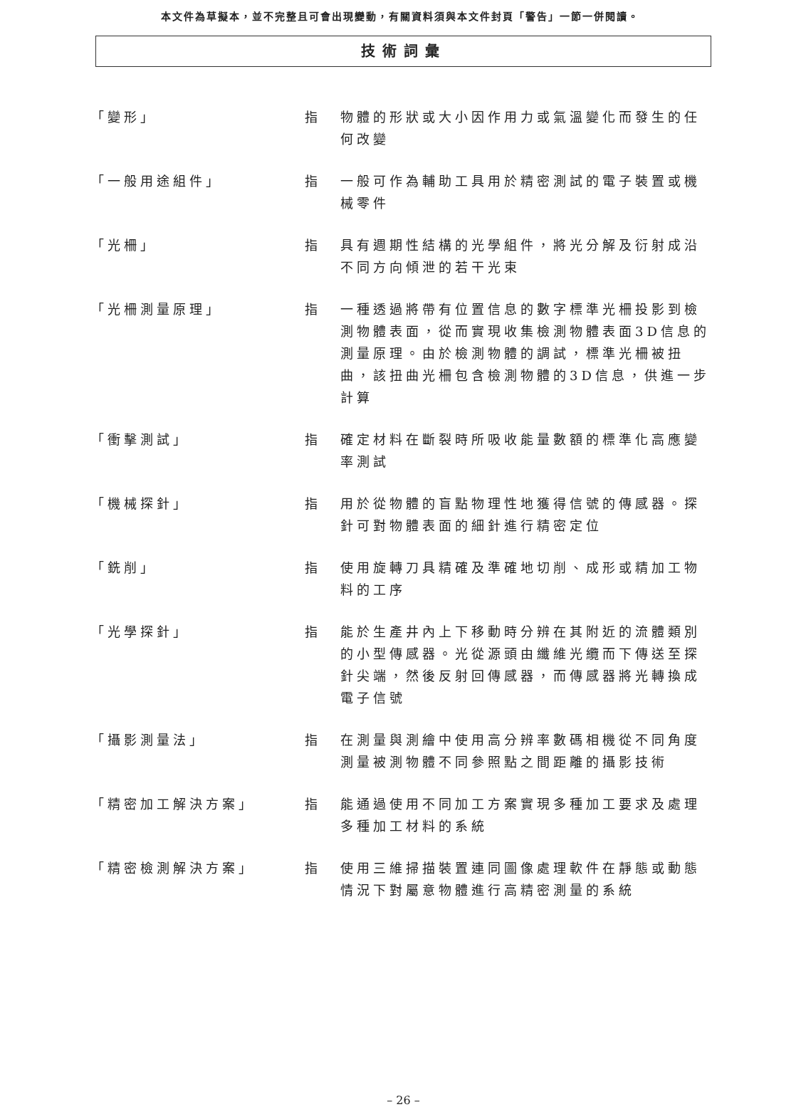本文件為草擬本，並不完整且可會出現變動，有關資料須與本文件封頁「警告」一節一併閱讀。
技術詞彙
「變形」 指 物體的形狀或大小因作用力或氣溫變化而發生的任何改變
「一般用途組件」 指 一般可作為輔助工具用於精密測試的電子裝置或機械零件
「光柵」 指 具有週期性結構的光學組件，將光分解及衍射成沿不同方向傾泄的若干光束
「光柵測量原理」 指 一種透過將帶有位置信息的數字標準光柵投影到檢測物體表面，從而實現收集檢測物體表面3D信息的測量原理。由於檢測物體的調試，標準光柵被扭曲，該扭曲光柵包含檢測物體的3D信息，供進一步計算
「衝擊測試」 指 確定材料在斷裂時所吸收能量數額的標準化高應變率測試
「機械探針」 指 用於從物體的盲點物理性地獲得信號的傳感器。探針可對物體表面的細針進行精密定位
「銑削」 指 使用旋轉刀具精確及準確地切削、成形或精加工物料的工序
「光學探針」 指 能於生產井內上下移動時分辨在其附近的流體類別的小型傳感器。光從源頭由纖維光纜而下傳送至探針尖端，然後反射回傳感器，而傳感器將光轉換成電子信號
「攝影測量法」 指 在測量與測繪中使用高分辨率數碼相機從不同角度測量被測物體不同參照點之間距離的攝影技術
「精密加工解決方案」 指 能通過使用不同加工方案實現多種加工要求及處理多種加工材料的系統
「精密檢測解決方案」 指 使用三維掃描裝置連同圖像處理軟件在靜態或動態情況下對屬意物體進行高精密測量的系統
– 26 –